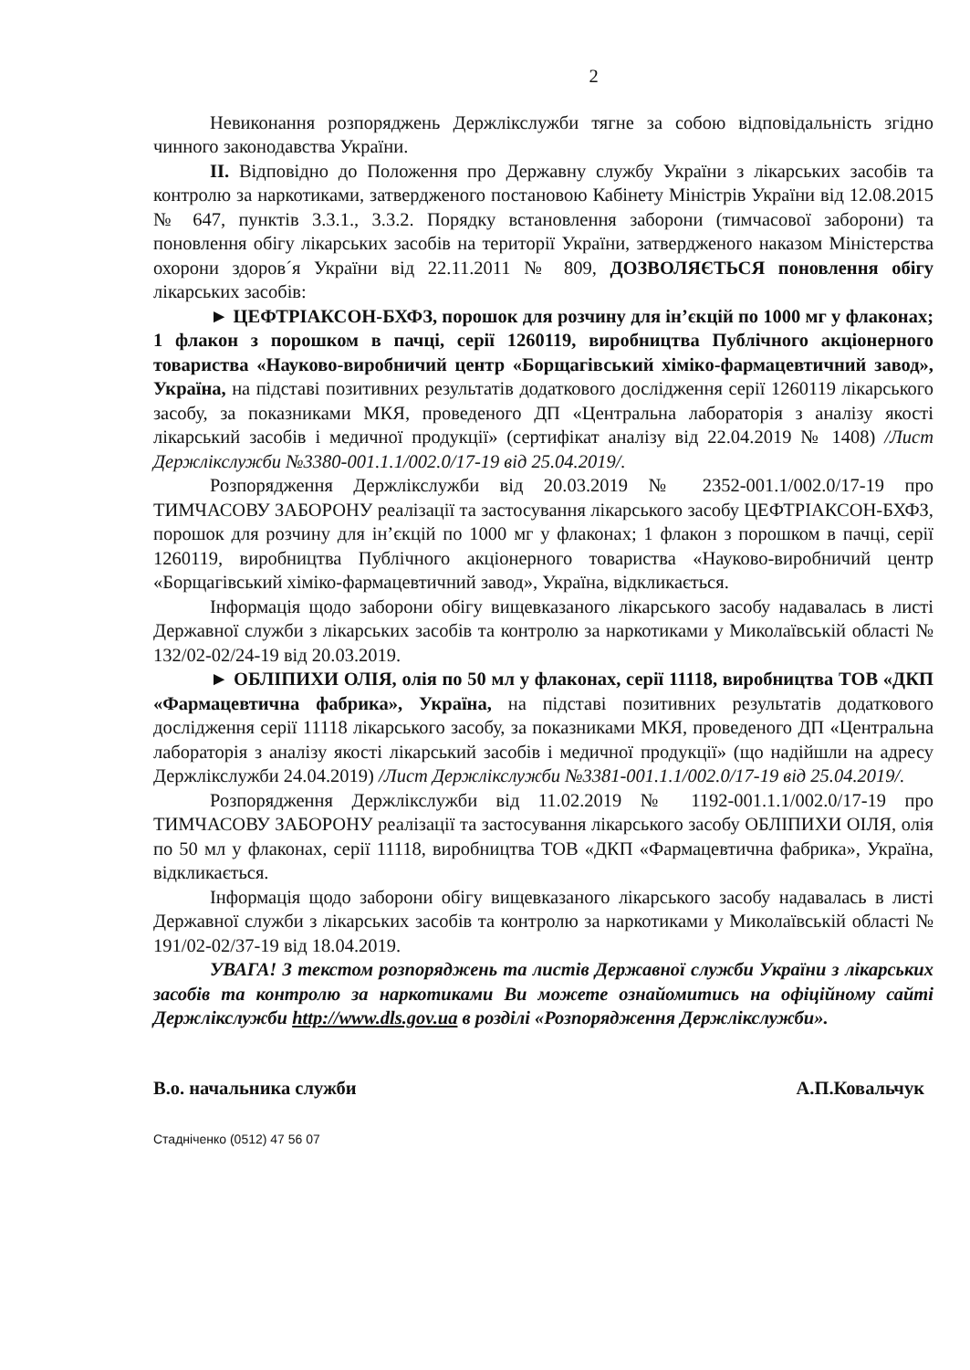2
Невиконання розпоряджень Держлікслужби тягне за собою відповідальність згідно чинного законодавства України.
ІІ. Відповідно до Положення про Державну службу України з лікарських засобів та контролю за наркотиками, затвердженого постановою Кабінету Міністрів України від 12.08.2015 № 647, пунктів 3.3.1., 3.3.2. Порядку встановлення заборони (тимчасової заборони) та поновлення обігу лікарських засобів на території України, затвердженого наказом Міністерства охорони здоров´я України від 22.11.2011 № 809, ДОЗВОЛЯЄТЬСЯ поновлення обігу лікарських засобів:
► ЦЕФТРІАКСОН-БХФЗ, порошок для розчину для ін’єкцій по 1000 мг у флаконах; 1 флакон з порошком в пачці, серії 1260119, виробництва Публічного акціонерного товариства «Науково-виробничий центр «Борщагівський хіміко-фармацевтичний завод», Україна, на підставі позитивних результатів додаткового дослідження серії 1260119 лікарського засобу, за показниками МКЯ, проведеного ДП «Центральна лабораторія з аналізу якості лікарський засобів і медичної продукції» (сертифікат аналізу від 22.04.2019 № 1408) /Лист Держлікслужби №3380-001.1.1/002.0/17-19 від 25.04.2019/.
Розпорядження Держлікслужби від 20.03.2019 № 2352-001.1/002.0/17-19 про ТИМЧАСОВУ ЗАБОРОНУ реалізації та застосування лікарського засобу ЦЕФТРІАКСОН-БХФЗ, порошок для розчину для ін’єкцій по 1000 мг у флаконах; 1 флакон з порошком в пачці, серії 1260119, виробництва Публічного акціонерного товариства «Науково-виробничий центр «Борщагівський хіміко-фармацевтичний завод», Україна, відкликається.
Інформація щодо заборони обігу вищевказаного лікарського засобу надавалась в листі Державної служби з лікарських засобів та контролю за наркотиками у Миколаївській області № 132/02-02/24-19 від 20.03.2019.
► ОБЛІПИХИ ОЛІЯ, олія по 50 мл у флаконах, серії 11118, виробництва ТОВ «ДКП «Фармацевтична фабрика», Україна, на підставі позитивних результатів додаткового дослідження серії 11118 лікарського засобу, за показниками МКЯ, проведеного ДП «Центральна лабораторія з аналізу якості лікарський засобів і медичної продукції» (що надійшли на адресу Держлікслужби 24.04.2019) /Лист Держлікслужби №3381-001.1.1/002.0/17-19 від 25.04.2019/.
Розпорядження Держлікслужби від 11.02.2019 № 1192-001.1.1/002.0/17-19 про ТИМЧАСОВУ ЗАБОРОНУ реалізації та застосування лікарського засобу ОБЛІПИХИ ОІЛЯ, олія по 50 мл у флаконах, серії 11118, виробництва ТОВ «ДКП «Фармацевтична фабрика», Україна, відкликається.
Інформація щодо заборони обігу вищевказаного лікарського засобу надавалась в листі Державної служби з лікарських засобів та контролю за наркотиками у Миколаївській області № 191/02-02/37-19 від 18.04.2019.
УВАГА! З текстом розпоряджень та листів Державної служби України з лікарських засобів та контролю за наркотиками Ви можете ознайомитись на офіційному сайті Держлікслужби http://www.dls.gov.ua в розділі «Розпорядження Держлікслужби».
В.о. начальника служби А.П.Ковальчук
Стадніченко (0512) 47 56 07